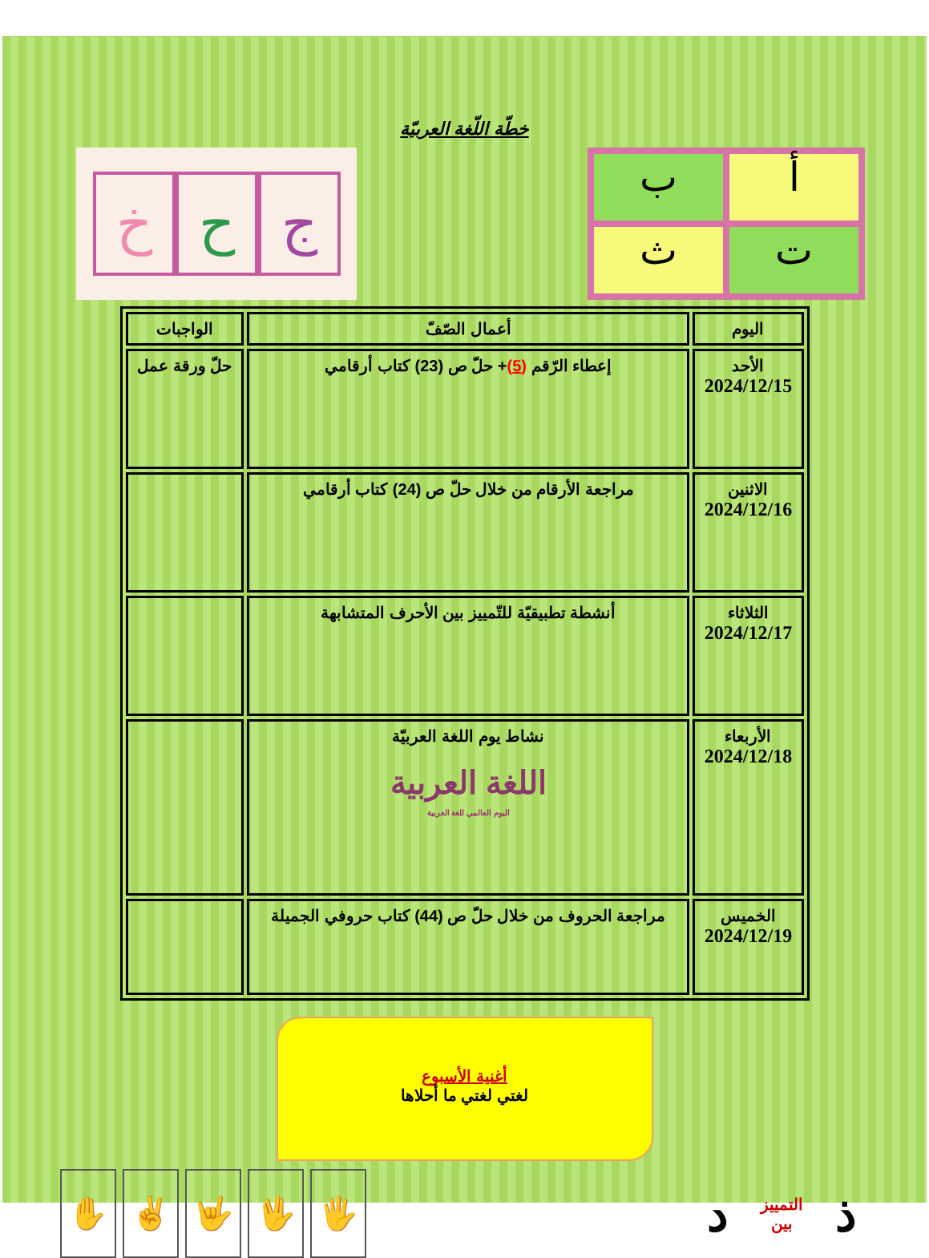خطّة اللّغة العربيّة
خ ح ج
أ
ب
ت
ث
| اليوم | أعمال الصّفّ | الواجبات |
| --- | --- | --- |
| الأحد 2024/12/15 | إعطاء الرّقم (5) + حلّ ص (23) كتاب أرقامي | حلّ ورقة عمل |
| الاثنين 2024/12/16 | مراجعة الأرقام من خلال حلّ ص (24) كتاب أرقامي | |
| الثلاثاء 2024/12/17 | أنشطة تطبيقيّة للتّمييز بين الأحرف المتشابهة | |
| الأربعاء 2024/12/18 | نشاط يوم اللغة العربيّة اللغة العربية اليوم العالمي للغة العربية | |
| الخميس 2024/12/19 | مراجعة الحروف من خلال حلّ ص (44) كتاب حروفي الجميلة | |
أغنية الأسبوع
لغتي لغتي ما أحلاها
✋ ✌ 🤟 🖖 🖐
ذ التمييز
بين د